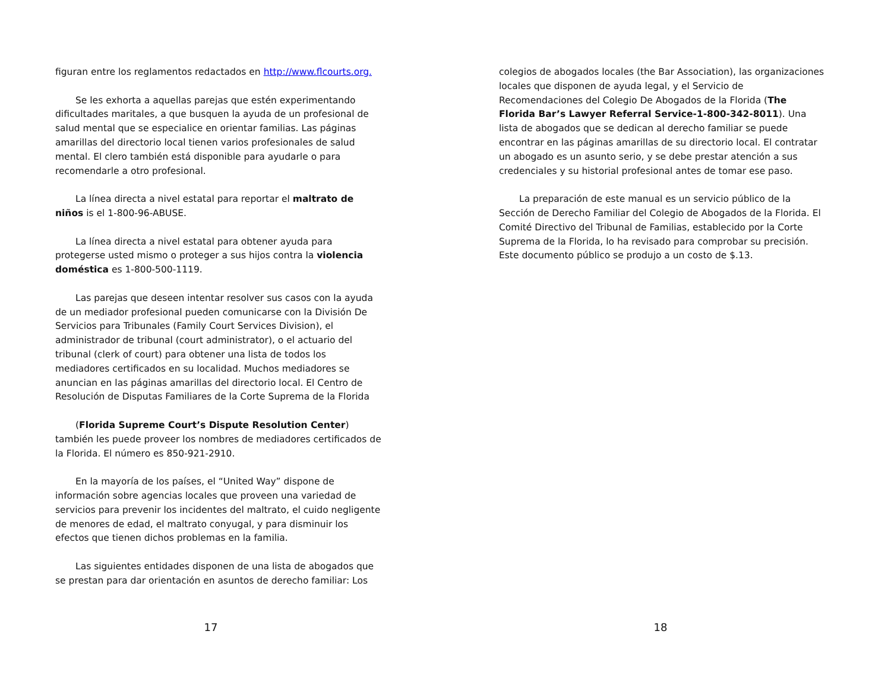figuran entre los reglamentos redactados en http://www.flcourts.org.
Se les exhorta a aquellas parejas que estén experimentando dificultades maritales, a que busquen la ayuda de un profesional de salud mental que se especialice en orientar familias. Las páginas amarillas del directorio local tienen varios profesionales de salud mental. El clero también está disponible para ayudarle o para recomendarle a otro profesional.
La línea directa a nivel estatal para reportar el maltrato de niños is el 1-800-96-ABUSE.
La línea directa a nivel estatal para obtener ayuda para protegerse usted mismo o proteger a sus hijos contra la violencia doméstica es 1-800-500-1119.
Las parejas que deseen intentar resolver sus casos con la ayuda de un mediador profesional pueden comunicarse con la División De Servicios para Tribunales (Family Court Services Division), el administrador de tribunal (court administrator), o el actuario del tribunal (clerk of court) para obtener una lista de todos los mediadores certificados en su localidad. Muchos mediadores se anuncian en las páginas amarillas del directorio local. El Centro de Resolución de Disputas Familiares de la Corte Suprema de la Florida
(Florida Supreme Court’s Dispute Resolution Center) también les puede proveer los nombres de mediadores certificados de la Florida. El número es 850-921-2910.
En la mayoría de los países, el “United Way” dispone de información sobre agencias locales que proveen una variedad de servicios para prevenir los incidentes del maltrato, el cuido negligente de menores de edad, el maltrato conyugal, y para disminuir los efectos que tienen dichos problemas en la familia.
Las siguientes entidades disponen de una lista de abogados que se prestan para dar orientación en asuntos de derecho familiar: Los
17
colegios de abogados locales (the Bar Association), las organizaciones locales que disponen de ayuda legal, y el Servicio de Recomendaciones del Colegio De Abogados de la Florida (The Florida Bar’s Lawyer Referral Service-1-800-342-8011). Una lista de abogados que se dedican al derecho familiar se puede encontrar en las páginas amarillas de su directorio local. El contratar un abogado es un asunto serio, y se debe prestar atención a sus credenciales y su historial profesional antes de tomar ese paso.
La preparación de este manual es un servicio público de la Sección de Derecho Familiar del Colegio de Abogados de la Florida. El Comité Directivo del Tribunal de Familias, establecido por la Corte Suprema de la Florida, lo ha revisado para comprobar su precisión. Este documento público se produjo a un costo de $.13.
18